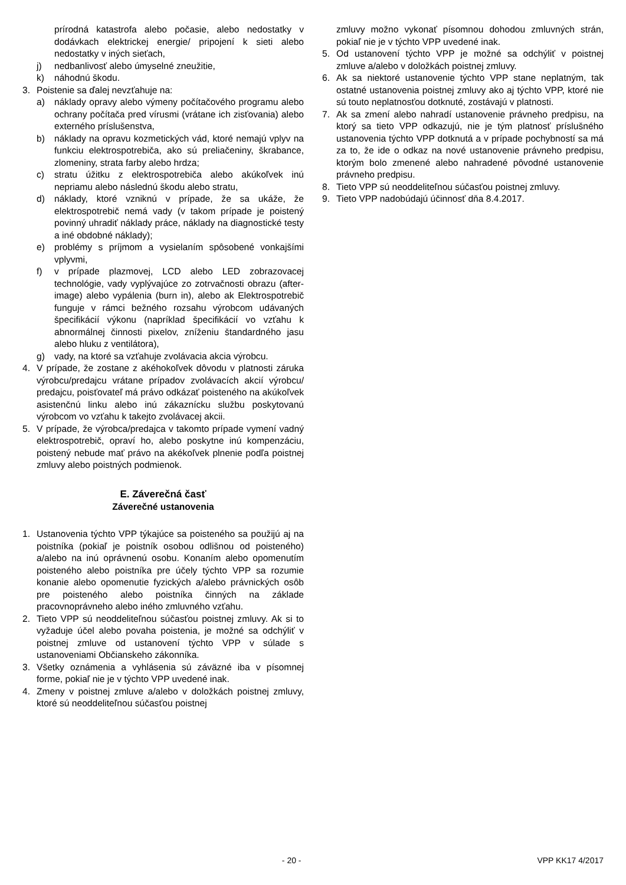prírodná katastrofa alebo počasie, alebo nedostatky v dodávkach elektrickej energie/ pripojení k sieti alebo nedostatky v iných sieťach,
j) nedbanlivosť alebo úmyselné zneužitie,
k) náhodnú škodu.
3. Poistenie sa ďalej nevzťahuje na:
a) náklady opravy alebo výmeny počítačového programu alebo ochrany počítača pred vírusmi (vrátane ich zisťovania) alebo externého príslušenstva,
b) náklady na opravu kozmetických vád, ktoré nemajú vplyv na funkciu elektrospotrebiča, ako sú preliačeniny, škrabance, zlomeniny, strata farby alebo hrdza;
c) stratu úžitku z elektrospotrebiča alebo akúkoľvek inú nepriamu alebo následnú škodu alebo stratu,
d) náklady, ktoré vzniknú v prípade, že sa ukáže, že elektrospotrebič nemá vady (v takom prípade je poistený povinný uhradiť náklady práce, náklady na diagnostické testy a iné obdobné náklady);
e) problémy s príjmom a vysielaním spôsobené vonkajšími vplyvmi,
f) v prípade plazmovej, LCD alebo LED zobrazovacej technológie, vady vyplývajúce zo zotrvačnosti obrazu (after-image) alebo vypálenia (burn in), alebo ak Elektrospotrebič funguje v rámci bežného rozsahu výrobcom udávaných špecifikácií výkonu (napríklad špecifikácií vo vzťahu k abnormálnej činnosti pixelov, zníženiu štandardného jasu alebo hluku z ventilátora),
g) vady, na ktoré sa vzťahuje zvolávacia akcia výrobcu.
4. V prípade, že zostane z akéhokoľvek dôvodu v platnosti záruka výrobcu/predajcu vrátane prípadov zvolávacích akcií výrobcu/ predajcu, poisťovateľ má právo odkázať poisteného na akúkoľvek asistenčnú linku alebo inú zákaznícku službu poskytovanú výrobcom vo vzťahu k takejto zvolávacej akcii.
5. V prípade, že výrobca/predajca v takomto prípade vymení vadný elektrospotrebič, opraví ho, alebo poskytne inú kompenzáciu, poistený nebude mať právo na akékoľvek plnenie podľa poistnej zmluvy alebo poistných podmienok.
E. Záverečná časť
Záverečné ustanovenia
1. Ustanovenia týchto VPP týkajúce sa poisteného sa použijú aj na poistníka (pokiaľ je poistník osobou odlišnou od poisteného) a/alebo na inú oprávnenú osobu. Konaním alebo opomenutím poisteného alebo poistníka pre účely týchto VPP sa rozumie konanie alebo opomenutie fyzických a/alebo právnických osôb pre poisteného alebo poistníka činných na základe pracovnoprávneho alebo iného zmluvného vzťahu.
2. Tieto VPP sú neoddeliteľnou súčasťou poistnej zmluvy. Ak si to vyžaduje účel alebo povaha poistenia, je možné sa odchýliť v poistnej zmluve od ustanovení týchto VPP v súlade s ustanoveniami Občianskeho zákonníka.
3. Všetky oznámenia a vyhlásenia sú záväzné iba v písomnej forme, pokiaľ nie je v týchto VPP uvedené inak.
4. Zmeny v poistnej zmluve a/alebo v doložkách poistnej zmluvy, ktoré sú neoddeliteľnou súčasťou poistnej
zmluvy možno vykonať písomnou dohodou zmluvných strán, pokiaľ nie je v týchto VPP uvedené inak.
5. Od ustanovení týchto VPP je možné sa odchýliť v poistnej zmluve a/alebo v doložkách poistnej zmluvy.
6. Ak sa niektoré ustanovenie týchto VPP stane neplatným, tak ostatné ustanovenia poistnej zmluvy ako aj týchto VPP, ktoré nie sú touto neplatnosťou dotknuté, zostávajú v platnosti.
7. Ak sa zmení alebo nahradí ustanovenie právneho predpisu, na ktorý sa tieto VPP odkazujú, nie je tým platnosť príslušného ustanovenia týchto VPP dotknutá a v prípade pochybností sa má za to, že ide o odkaz na nové ustanovenie právneho predpisu, ktorým bolo zmenené alebo nahradené pôvodné ustanovenie právneho predpisu.
8. Tieto VPP sú neoddeliteľnou súčasťou poistnej zmluvy.
9. Tieto VPP nadobúdajú účinnosť dňa 8.4.2017.
- 20 - VPP KK17 4/2017